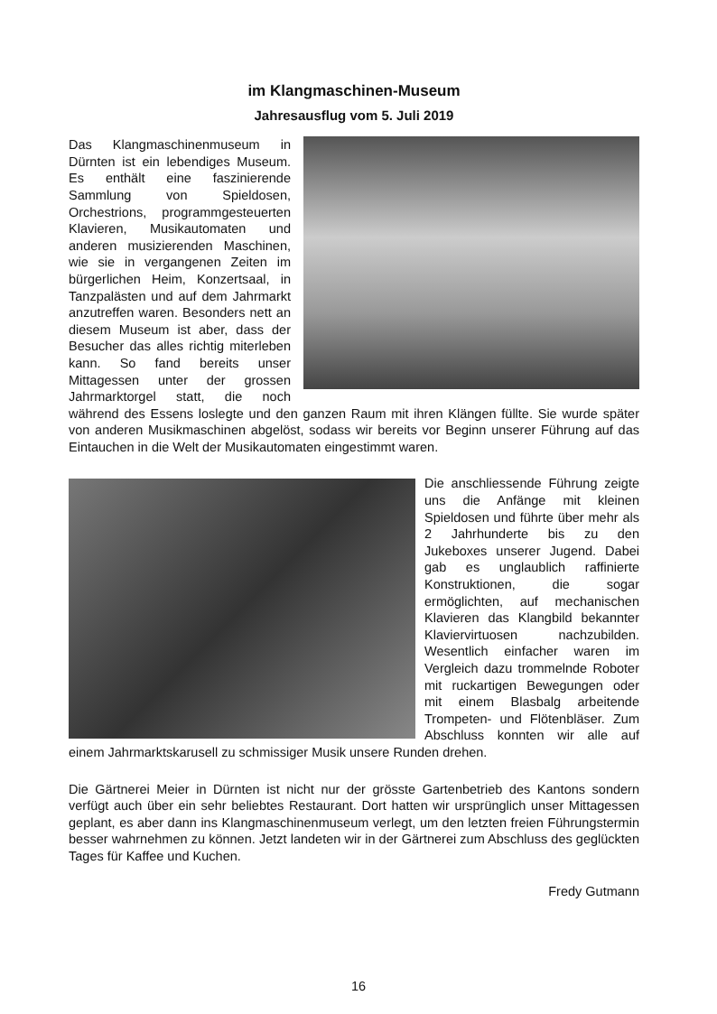im Klangmaschinen-Museum
Jahresausflug vom 5. Juli 2019
Das Klangmaschinenmuseum in Dürnten ist ein lebendiges Museum. Es enthält eine faszinierende Sammlung von Spieldosen, Orchestrions, programmgesteuerten Klavieren, Musikautomaten und anderen musizierenden Maschinen, wie sie in vergangenen Zeiten im bürgerlichen Heim, Konzertsaal, in Tanzpalästen und auf dem Jahrmarkt anzutreffen waren. Besonders nett an diesem Museum ist aber, dass der Besucher das alles richtig miterleben kann. So fand bereits unser Mittagessen unter der grossen Jahrmarktorgel statt, die noch während des Essens loslegte und den ganzen Raum mit ihren Klängen füllte. Sie wurde später von anderen Musikmaschinen abgelöst, sodass wir bereits vor Beginn unserer Führung auf das Eintauchen in die Welt der Musikautomaten eingestimmt waren.
Die anschliessende Führung zeigte uns die Anfänge mit kleinen Spieldosen und führte über mehr als 2 Jahrhunderte bis zu den Jukeboxes unserer Jugend. Dabei gab es unglaublich raffinierte Konstruktionen, die sogar ermöglichten, auf mechanischen Klavieren das Klangbild bekannter Klaviervirtuosen nachzubilden. Wesentlich einfacher waren im Vergleich dazu trommelnde Roboter mit ruckartigen Bewegungen oder mit einem Blasbalg arbeitende Trompeten- und Flötenbläser. Zum Abschluss konnten wir alle auf einem Jahrmarktskarusell zu schmissiger Musik unsere Runden drehen.
Die Gärtnerei Meier in Dürnten ist nicht nur der grösste Gartenbetrieb des Kantons sondern verfügt auch über ein sehr beliebtes Restaurant. Dort hatten wir ursprünglich unser Mittagessen geplant, es aber dann ins Klangmaschinenmuseum verlegt, um den letzten freien Führungstermin besser wahrnehmen zu können. Jetzt landeten wir in der Gärtnerei zum Abschluss des geglückten Tages für Kaffee und Kuchen.
Fredy Gutmann
16